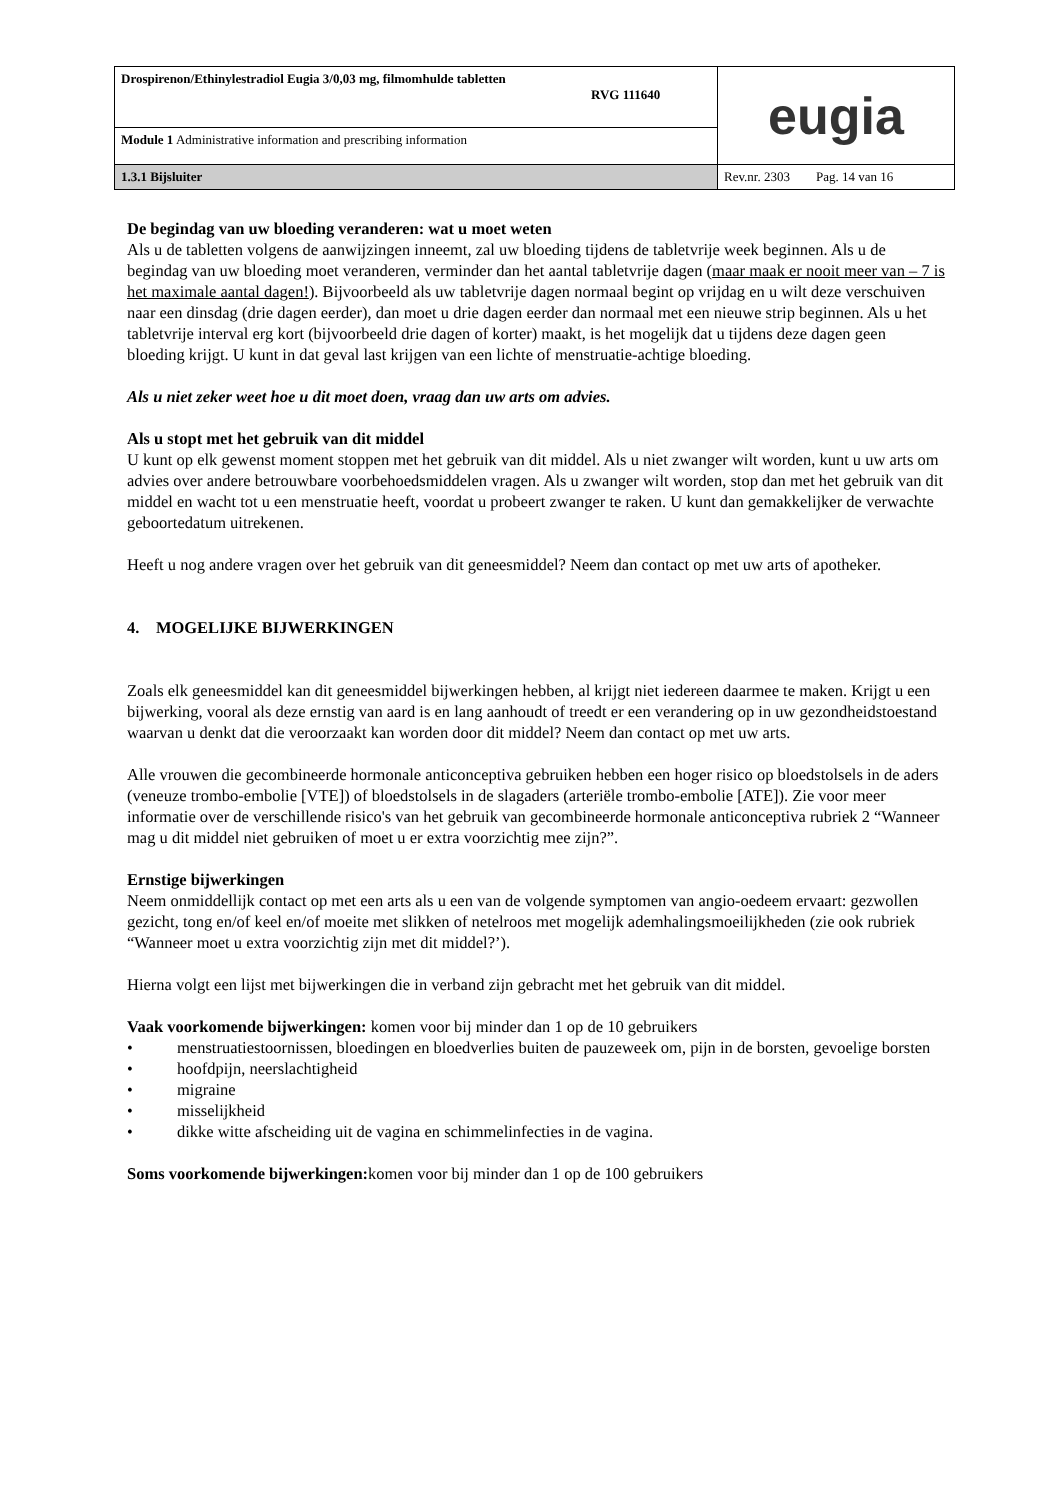| Drospirenon/Ethinylestradiol Eugia 3/0,03 mg, filmomhulde tabletten RVG 111640 | eugia |
| Module 1 Administrative information and prescribing information | |
| 1.3.1 Bijsluiter | Rev.nr. 2303 Pag. 14 van 16 |
De begindag van uw bloeding veranderen: wat u moet weten
Als u de tabletten volgens de aanwijzingen inneemt, zal uw bloeding tijdens de tabletvrije week beginnen. Als u de begindag van uw bloeding moet veranderen, verminder dan het aantal tabletvrije dagen (maar maak er nooit meer van – 7 is het maximale aantal dagen!). Bijvoorbeeld als uw tabletvrije dagen normaal begint op vrijdag en u wilt deze verschuiven naar een dinsdag (drie dagen eerder), dan moet u drie dagen eerder dan normaal met een nieuwe strip beginnen. Als u het tabletvrije interval erg kort (bijvoorbeeld drie dagen of korter) maakt, is het mogelijk dat u tijdens deze dagen geen bloeding krijgt. U kunt in dat geval last krijgen van een lichte of menstruatie-achtige bloeding.
Als u niet zeker weet hoe u dit moet doen, vraag dan uw arts om advies.
Als u stopt met het gebruik van dit middel
U kunt op elk gewenst moment stoppen met het gebruik van dit middel. Als u niet zwanger wilt worden, kunt u uw arts om advies over andere betrouwbare voorbehoedsmiddelen vragen. Als u zwanger wilt worden, stop dan met het gebruik van dit middel en wacht tot u een menstruatie heeft, voordat u probeert zwanger te raken. U kunt dan gemakkelijker de verwachte geboortedatum uitrekenen.
Heeft u nog andere vragen over het gebruik van dit geneesmiddel? Neem dan contact op met uw arts of apotheker.
4. MOGELIJKE BIJWERKINGEN
Zoals elk geneesmiddel kan dit geneesmiddel bijwerkingen hebben, al krijgt niet iedereen daarmee te maken. Krijgt u een bijwerking, vooral als deze ernstig van aard is en lang aanhoudt of treedt er een verandering op in uw gezondheidstoestand waarvan u denkt dat die veroorzaakt kan worden door dit middel? Neem dan contact op met uw arts.
Alle vrouwen die gecombineerde hormonale anticonceptiva gebruiken hebben een hoger risico op bloedstolsels in de aders (veneuze trombo-embolie [VTE]) of bloedstolsels in de slagaders (arteriële trombo-embolie [ATE]). Zie voor meer informatie over de verschillende risico's van het gebruik van gecombineerde hormonale anticonceptiva rubriek 2 “Wanneer mag u dit middel niet gebruiken of moet u er extra voorzichtig mee zijn?”.
Ernstige bijwerkingen
Neem onmiddellijk contact op met een arts als u een van de volgende symptomen van angio-oedeem ervaart: gezwollen gezicht, tong en/of keel en/of moeite met slikken of netelroos met mogelijk ademhalingsmoeilijkheden (zie ook rubriek “Wanneer moet u extra voorzichtig zijn met dit middel?’).
Hierna volgt een lijst met bijwerkingen die in verband zijn gebracht met het gebruik van dit middel.
Vaak voorkomende bijwerkingen: komen voor bij minder dan 1 op de 10 gebruikers
• menstruatiestoornissen, bloedingen en bloedverlies buiten de pauzeweek om, pijn in de borsten, gevoelige borsten
• hoofdpijn, neerslachtigheid
• migraine
• misselijkheid
• dikke witte afscheiding uit de vagina en schimmelinfecties in de vagina.
Soms voorkomende bijwerkingen: komen voor bij minder dan 1 op de 100 gebruikers